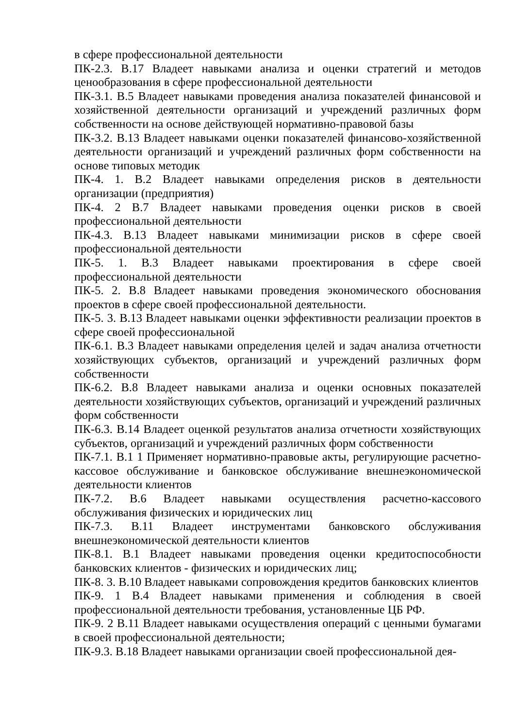в сфере профессиональной деятельности
ПК-2.3. В.17 Владеет навыками анализа и оценки стратегий и методов ценообразования в сфере профессиональной деятельности
ПК-3.1. В.5 Владеет навыками проведения анализа показателей финансовой и хозяйственной деятельности организаций и учреждений различных форм собственности на основе действующей нормативно-правовой базы
ПК-3.2. В.13 Владеет навыками оценки показателей финансово-хозяйственной деятельности организаций и учреждений различных форм собственности на основе типовых методик
ПК-4. 1. В.2 Владеет навыками определения рисков в деятельности организации (предприятия)
ПК-4. 2 В.7 Владеет навыками проведения оценки рисков в своей профессиональной деятельности
ПК-4.3. В.13 Владеет навыками минимизации рисков в сфере своей профессиональной деятельности
ПК-5. 1. В.3 Владеет навыками проектирования в сфере своей профессиональной деятельности
ПК-5. 2. В.8 Владеет навыками проведения экономического обоснования проектов в сфере своей профессиональной деятельности.
ПК-5. 3. В.13 Владеет навыками оценки эффективности реализации проектов в сфере своей профессиональной
ПК-6.1. В.3 Владеет навыками определения целей и задач анализа отчетности хозяйствующих субъектов, организаций и учреждений различных форм собственности
ПК-6.2. В.8 Владеет навыками анализа и оценки основных показателей деятельности хозяйствующих субъектов, организаций и учреждений различных форм собственности
ПК-6.3. В.14 Владеет оценкой результатов анализа отчетности хозяйствующих субъектов, организаций и учреждений различных форм собственности
ПК-7.1. В.1 1 Применяет нормативно-правовые акты, регулирующие расчетно-кассовое обслуживание и банковское обслуживание внешнеэкономической деятельности клиентов
ПК-7.2. В.6 Владеет навыками осуществления расчетно-кассового обслуживания физических и юридических лиц
ПК-7.3. В.11 Владеет инструментами банковского обслуживания внешнеэкономической деятельности клиентов
ПК-8.1. В.1 Владеет навыками проведения оценки кредитоспособности банковских клиентов - физических и юридических лиц;
ПК-8. 3. В.10 Владеет навыками сопровождения кредитов банковских клиентов
ПК-9. 1 В.4 Владеет навыками применения и соблюдения в своей профессиональной деятельности требования, установленные ЦБ РФ.
ПК-9. 2 В.11 Владеет навыками осуществления операций с ценными бумагами в своей профессиональной деятельности;
ПК-9.3. В.18 Владеет навыками организации своей профессиональной дея-